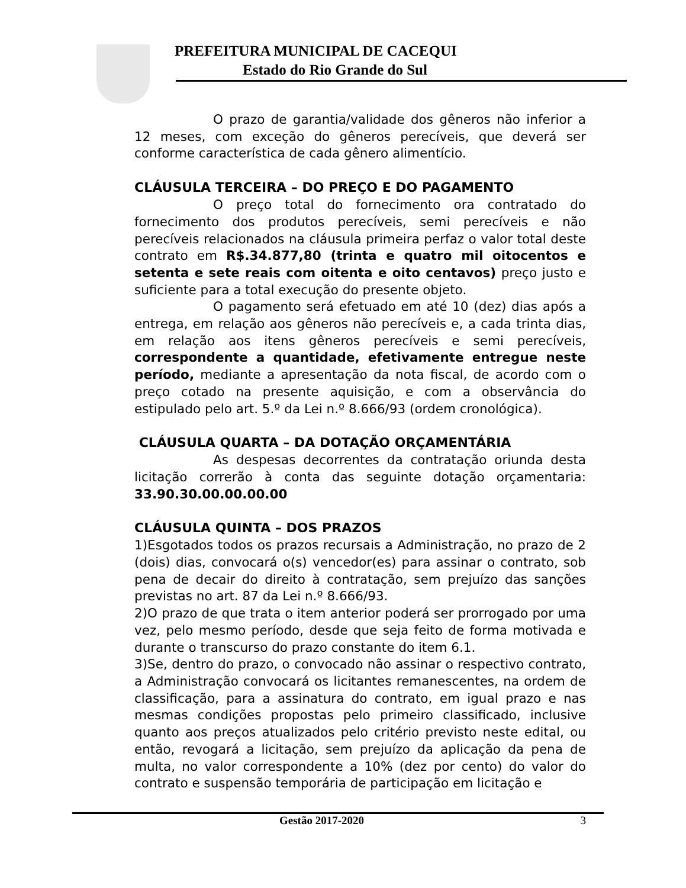PREFEITURA MUNICIPAL DE CACEQUI
Estado do Rio Grande do Sul
O prazo de garantia/validade dos gêneros não inferior a 12 meses, com exceção do gêneros perecíveis, que deverá ser conforme característica de cada gênero alimentício.
CLÁUSULA TERCEIRA – DO PREÇO E DO PAGAMENTO
O preço total do fornecimento ora contratado do fornecimento dos produtos perecíveis, semi perecíveis e não perecíveis relacionados na cláusula primeira perfaz o valor total deste contrato em R$.34.877,80 (trinta e quatro mil oitocentos e setenta e sete reais com oitenta e oito centavos) preço justo e suficiente para a total execução do presente objeto.
O pagamento será efetuado em até 10 (dez) dias após a entrega, em relação aos gêneros não perecíveis e, a cada trinta dias, em relação aos itens gêneros perecíveis e semi perecíveis, correspondente a quantidade, efetivamente entregue neste período, mediante a apresentação da nota fiscal, de acordo com o preço cotado na presente aquisição, e com a observância do estipulado pelo art. 5.º da Lei n.º 8.666/93 (ordem cronológica).
CLÁUSULA QUARTA – DA DOTAÇÃO ORÇAMENTÁRIA
As despesas decorrentes da contratação oriunda desta licitação correrão à conta das seguinte dotação orçamentaria: 33.90.30.00.00.00.00
CLÁUSULA QUINTA – DOS PRAZOS
1)Esgotados todos os prazos recursais a Administração, no prazo de 2 (dois) dias, convocará o(s) vencedor(es) para assinar o contrato, sob pena de decair do direito à contratação, sem prejuízo das sanções previstas no art. 87 da Lei n.º 8.666/93.
2)O prazo de que trata o item anterior poderá ser prorrogado por uma vez, pelo mesmo período, desde que seja feito de forma motivada e durante o transcurso do prazo constante do item 6.1.
3)Se, dentro do prazo, o convocado não assinar o respectivo contrato, a Administração convocará os licitantes remanescentes, na ordem de classificação, para a assinatura do contrato, em igual prazo e nas mesmas condições propostas pelo primeiro classificado, inclusive quanto aos preços atualizados pelo critério previsto neste edital, ou então, revogará a licitação, sem prejuízo da aplicação da pena de multa, no valor correspondente a 10% (dez por cento) do valor do contrato e suspensão temporária de participação em licitação e
Gestão 2017-2020 3